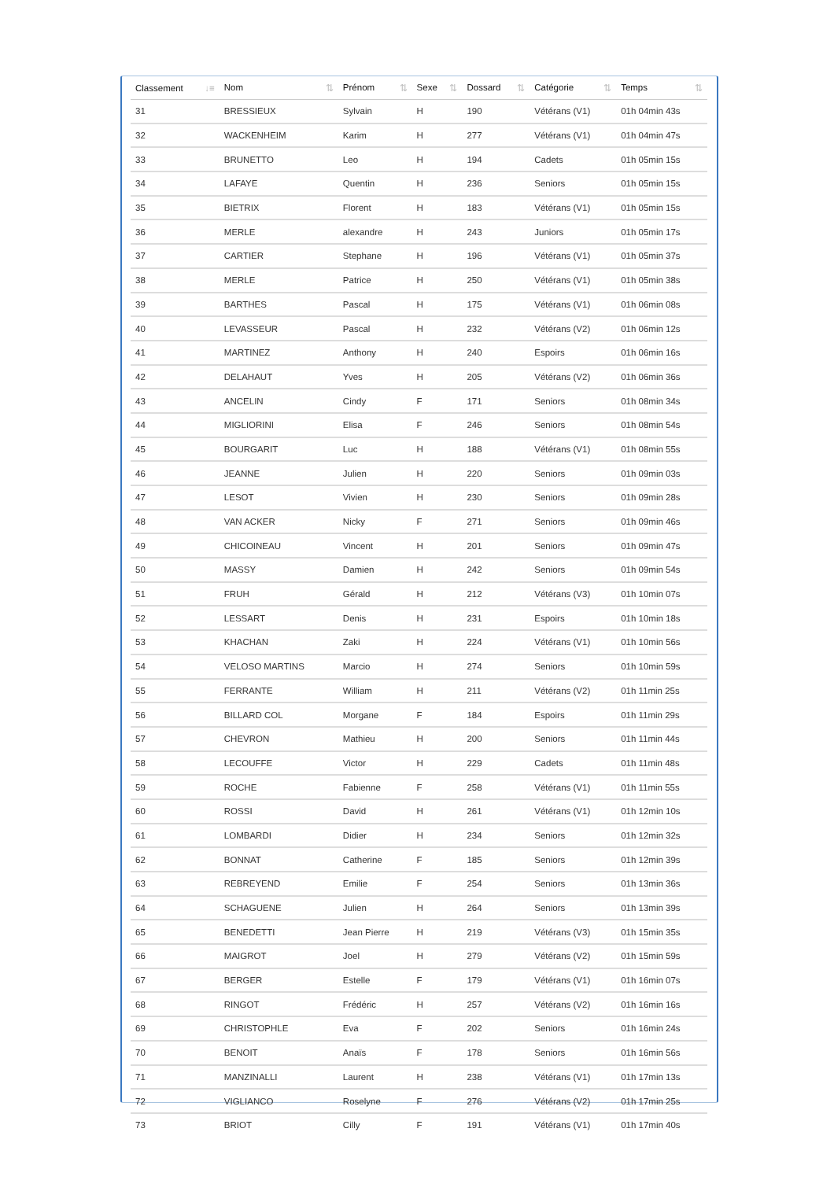| Classement ↓≡ | Nom ⇅ | Prénom ⇅ | Sexe ⇅ | Dossard ⇅ | Catégorie ⇅ | Temps ⇅ |
| --- | --- | --- | --- | --- | --- | --- |
| 31 | BRESSIEUX | Sylvain | H | 190 | Vétérans (V1) | 01h 04min 43s |
| 32 | WACKENHEIM | Karim | H | 277 | Vétérans (V1) | 01h 04min 47s |
| 33 | BRUNETTO | Leo | H | 194 | Cadets | 01h 05min 15s |
| 34 | LAFAYE | Quentin | H | 236 | Seniors | 01h 05min 15s |
| 35 | BIETRIX | Florent | H | 183 | Vétérans (V1) | 01h 05min 15s |
| 36 | MERLE | alexandre | H | 243 | Juniors | 01h 05min 17s |
| 37 | CARTIER | Stephane | H | 196 | Vétérans (V1) | 01h 05min 37s |
| 38 | MERLE | Patrice | H | 250 | Vétérans (V1) | 01h 05min 38s |
| 39 | BARTHES | Pascal | H | 175 | Vétérans (V1) | 01h 06min 08s |
| 40 | LEVASSEUR | Pascal | H | 232 | Vétérans (V2) | 01h 06min 12s |
| 41 | MARTINEZ | Anthony | H | 240 | Espoirs | 01h 06min 16s |
| 42 | DELAHAUT | Yves | H | 205 | Vétérans (V2) | 01h 06min 36s |
| 43 | ANCELIN | Cindy | F | 171 | Seniors | 01h 08min 34s |
| 44 | MIGLIORINI | Elisa | F | 246 | Seniors | 01h 08min 54s |
| 45 | BOURGARIT | Luc | H | 188 | Vétérans (V1) | 01h 08min 55s |
| 46 | JEANNE | Julien | H | 220 | Seniors | 01h 09min 03s |
| 47 | LESOT | Vivien | H | 230 | Seniors | 01h 09min 28s |
| 48 | VAN ACKER | Nicky | F | 271 | Seniors | 01h 09min 46s |
| 49 | CHICOINEAU | Vincent | H | 201 | Seniors | 01h 09min 47s |
| 50 | MASSY | Damien | H | 242 | Seniors | 01h 09min 54s |
| 51 | FRUH | Gérald | H | 212 | Vétérans (V3) | 01h 10min 07s |
| 52 | LESSART | Denis | H | 231 | Espoirs | 01h 10min 18s |
| 53 | KHACHAN | Zaki | H | 224 | Vétérans (V1) | 01h 10min 56s |
| 54 | VELOSO MARTINS | Marcio | H | 274 | Seniors | 01h 10min 59s |
| 55 | FERRANTE | William | H | 211 | Vétérans (V2) | 01h 11min 25s |
| 56 | BILLARD COL | Morgane | F | 184 | Espoirs | 01h 11min 29s |
| 57 | CHEVRON | Mathieu | H | 200 | Seniors | 01h 11min 44s |
| 58 | LECOUFFE | Victor | H | 229 | Cadets | 01h 11min 48s |
| 59 | ROCHE | Fabienne | F | 258 | Vétérans (V1) | 01h 11min 55s |
| 60 | ROSSI | David | H | 261 | Vétérans (V1) | 01h 12min 10s |
| 61 | LOMBARDI | Didier | H | 234 | Seniors | 01h 12min 32s |
| 62 | BONNAT | Catherine | F | 185 | Seniors | 01h 12min 39s |
| 63 | REBREYEND | Emilie | F | 254 | Seniors | 01h 13min 36s |
| 64 | SCHAGUENE | Julien | H | 264 | Seniors | 01h 13min 39s |
| 65 | BENEDETTI | Jean Pierre | H | 219 | Vétérans (V3) | 01h 15min 35s |
| 66 | MAIGROT | Joel | H | 279 | Vétérans (V2) | 01h 15min 59s |
| 67 | BERGER | Estelle | F | 179 | Vétérans (V1) | 01h 16min 07s |
| 68 | RINGOT | Frédéric | H | 257 | Vétérans (V2) | 01h 16min 16s |
| 69 | CHRISTOPHLE | Eva | F | 202 | Seniors | 01h 16min 24s |
| 70 | BENOIT | Anaïs | F | 178 | Seniors | 01h 16min 56s |
| 71 | MANZINALLI | Laurent | H | 238 | Vétérans (V1) | 01h 17min 13s |
| 72 | VIGLIANCO | Roselyne | F | 276 | Vétérans (V2) | 01h 17min 25s |
| 73 | BRIOT | Cilly | F | 191 | Vétérans (V1) | 01h 17min 40s |